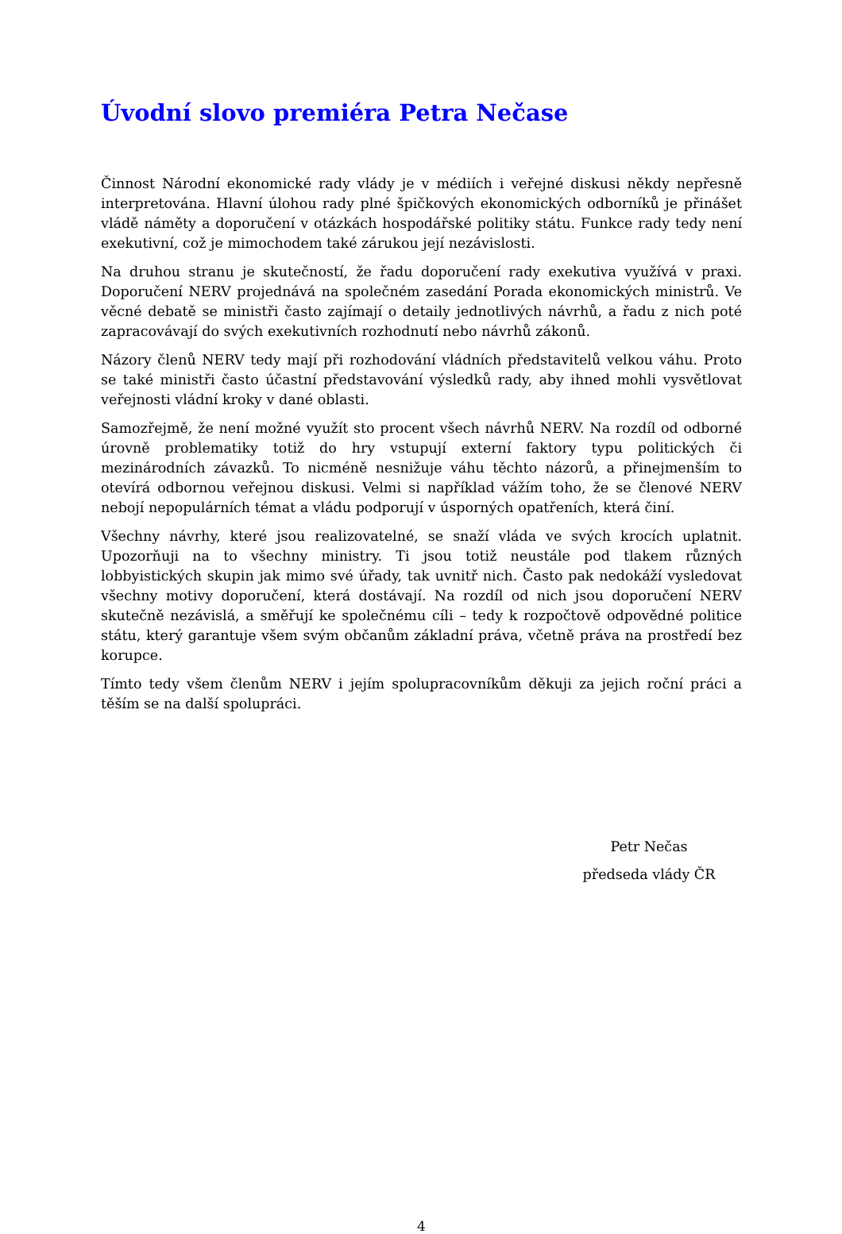Úvodní slovo premiéra Petra Nečase
Činnost Národní ekonomické rady vlády je v médiích i veřejné diskusi někdy nepřesně interpretována. Hlavní úlohou rady plné špičkových ekonomických odborníků je přinášet vládě náměty a doporučení v otázkách hospodářské politiky státu. Funkce rady tedy není exekutivní, což je mimochodem také zárukou její nezávislosti.
Na druhou stranu je skutečností, že řadu doporučení rady exekutiva využívá v praxi. Doporučení NERV projednává na společném zasedání Porada ekonomických ministrů. Ve věcné debatě se ministři často zajímají o detaily jednotlivých návrhů, a řadu z nich poté zapracovávají do svých exekutivních rozhodnutí nebo návrhů zákonů.
Názory členů NERV tedy mají při rozhodování vládních představitelů velkou váhu. Proto se také ministři často účastní představování výsledků rady, aby ihned mohli vysvětlovat veřejnosti vládní kroky v dané oblasti.
Samozřejmě, že není možné využít sto procent všech návrhů NERV. Na rozdíl od odborné úrovně problematiky totiž do hry vstupují externí faktory typu politických či mezinárodních závazků. To nicméně nesnižuje váhu těchto názorů, a přinejmenším to otevírá odbornou veřejnou diskusi. Velmi si například vážím toho, že se členové NERV nebojí nepopulárních témat a vládu podporují v úsporných opatřeních, která činí.
Všechny návrhy, které jsou realizovatelné, se snaží vláda ve svých krocích uplatnit. Upozorňuji na to všechny ministry. Ti jsou totiž neustále pod tlakem různých lobbyistických skupin jak mimo své úřady, tak uvnitř nich. Často pak nedokáží vysledovat všechny motivy doporučení, která dostávají. Na rozdíl od nich jsou doporučení NERV skutečně nezávislá, a směřují ke společnému cíli – tedy k rozpočtově odpovědné politice státu, který garantuje všem svým občanům základní práva, včetně práva na prostředí bez korupce.
Tímto tedy všem členům NERV i jejím spolupracovníkům děkuji za jejich roční práci a těším se na další spolupráci.
Petr Nečas
předseda vlády ČR
4